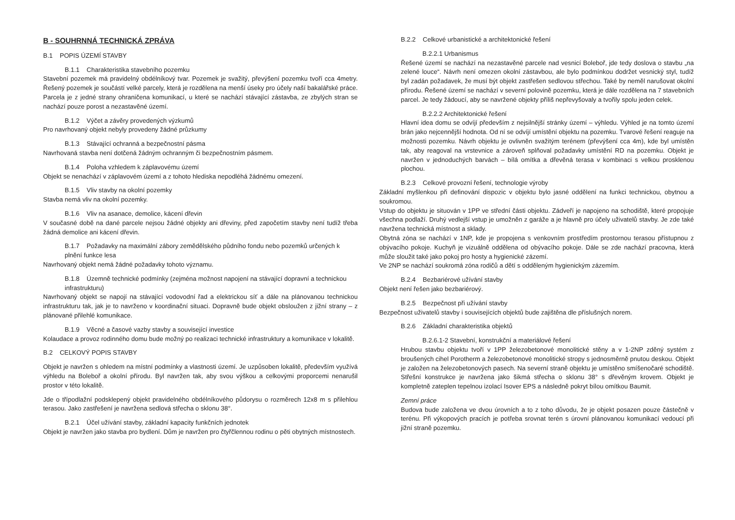B - SOUHRNNÁ TECHNICKÁ ZPRÁVA
B.1 POPIS ÚZEMÍ STAVBY
B.1.1 Charakteristika stavebního pozemku
Stavební pozemek má pravidelný obdélníkový tvar. Pozemek je svažitý, převýšení pozemku tvoří cca 4metry. Řešený pozemek je součástí velké parcely, která je rozdělena na menší úseky pro účely naší bakalářské práce. Parcela je z jedné strany ohraničena komunikací, u které se nachází stávající zástavba, ze zbylých stran se nachází pouze porost a nezastavěné území.
B.1.2 Výčet a závěry provedených výzkumů
Pro navrhovaný objekt nebyly provedeny žádné průzkumy
B.1.3 Stávající ochranná a bezpečnostní pásma
Navrhovaná stavba není dotčená žádným ochranným či bezpečnostním pásmem.
B.1.4 Poloha vzhledem k záplavovému území
Objekt se nenachází v záplavovém území a z tohoto hlediska nepodléhá žádnému omezení.
B.1.5 Vliv stavby na okolní pozemky
Stavba nemá vliv na okolní pozemky.
B.1.6 Vliv na asanace, demolice, kácení dřevin
V současné době na dané parcele nejsou žádné objekty ani dřeviny, před započetím stavby není tudíž třeba žádná demolice ani kácení dřevin.
B.1.7 Požadavky na maximální zábory zemědělského půdního fondu nebo pozemků určených k plnění funkce lesa
Navrhovaný objekt nemá žádné požadavky tohoto významu.
B.1.8 Územně technické podmínky (zejména možnost napojení na stávající dopravní a technickou infrastrukturu)
Navrhovaný objekt se napojí na stávající vodovodní řad a elektrickou síť a dále na plánovanou technickou infrastrukturu tak, jak je to navrženo v koordinační situaci. Dopravně bude objekt obsloužen z jižní strany – z plánované přilehlé komunikace.
B.1.9 Věcné a časové vazby stavby a související investice
Kolaudace a provoz rodinného domu bude možný po realizaci technické infrastruktury a komunikace v lokalitě.
B.2 CELKOVÝ POPIS STAVBY
Objekt je navržen s ohledem na místní podmínky a vlastnosti území. Je uzpůsoben lokalitě, především využívá výhledu na Boleboř a okolní přírodu. Byl navržen tak, aby svou výškou a celkovými proporcemi nenarušil prostor v této lokalitě.
Jde o třípodlažní podsklepený objekt pravidelného obdélníkového půdorysu o rozměrech 12x8 m s přilehlou terasou. Jako zastřešení je navržena sedlová střecha o sklonu 38°.
B.2.1 Účel užívání stavby, základní kapacity funkčních jednotek
Objekt je navržen jako stavba pro bydlení. Dům je navržen pro čtyřčlennou rodinu o pěti obytných místnostech.
B.2.2 Celkové urbanistické a architektonické řešení
B.2.2.1 Urbanismus
Řešené území se nachází na nezastavěné parcele nad vesnicí Boleboř, jde tedy doslova o stavbu „na zelené louce“. Návrh není omezen okolní zástavbou, ale bylo podmínkou dodržet vesnický styl, tudíž byl zadán požadavek, že musí být objekt zastřešen sedlovou střechou. Také by neměl narušovat okolní přírodu. Řešené území se nachází v severní polovině pozemku, která je dále rozdělena na 7 stavebních parcel. Je tedy žádoucí, aby se navržené objekty příliš nepřevyšovaly a tvořily spolu jeden celek.
B.2.2.2 Architektonické řešení
Hlavní idea domu se odvíjí především z nejsilnější stránky území – výhledu. Výhled je na tomto území brán jako nejcennější hodnota. Od ní se odvíjí umístění objektu na pozemku. Tvarové řešení reaguje na možnosti pozemku. Návrh objektu je ovlivněn svažitým terénem (převýšení cca 4m), kde byl umístěn tak, aby reagoval na vrstevnice a zároveň splňoval požadavky umístění RD na pozemku. Objekt je navržen v jednoduchých barvách – bílá omítka a dřevěná terasa v kombinaci s velkou prosklenou plochou.
B.2.3 Celkové provozní řešení, technologie výroby
Základní myšlenkou při definování dispozic v objektu bylo jasné oddělení na funkci technickou, obytnou a soukromou.
Vstup do objektu je situován v 1PP ve střední části objektu. Zádveří je napojeno na schodiště, které propojuje všechna podlaží. Druhý vedlejší vstup je umožněn z garáže a je hlavně pro účely uživatelů stavby. Je zde také navržena technická místnost a sklady.
Obytná zóna se nachází v 1NP, kde je propojena s venkovním prostředím prostornou terasou přístupnou z obývacího pokoje. Kuchyň je vizuálně oddělena od obývacího pokoje. Dále se zde nachází pracovna, která může sloužit také jako pokoj pro hosty a hygienické zázemí.
Ve 2NP se nachází soukromá zóna rodičů a dětí s odděleným hygienickým zázemím.
B.2.4 Bezbariérové užívání stavby
Objekt není řešen jako bezbariérový.
B.2.5 Bezpečnost při užívání stavby
Bezpečnost uživatelů stavby i souvisejících objektů bude zajištěna dle příslušných norem.
B.2.6 Základní charakteristika objektů
B.2.6.1-2 Stavební, konstrukční a materiálové řešení
Hrubou stavbu objektu tvoří v 1PP železobetonové monolitické stěny a v 1-2NP zděný systém z broušených cihel Porotherm a železobetonové monolitické stropy s jednosměrně pnutou deskou. Objekt je založen na železobetonových pasech. Na severní straně objektu je umístěno smíšenočaré schodiště. Střešní konstrukce je navržena jako šikmá střecha o sklonu 38° s dřevěným krovem. Objekt je kompletně zateplen tepelnou izolací Isover EPS a následně pokryt bílou omítkou Baumit.
Zemní práce
Budova bude založena ve dvou úrovních a to z toho důvodu, že je objekt posazen pouze částečně v terénu. Při výkopových pracích je potřeba srovnat terén s úrovní plánovanou komunikací vedoucí při jižní straně pozemku.